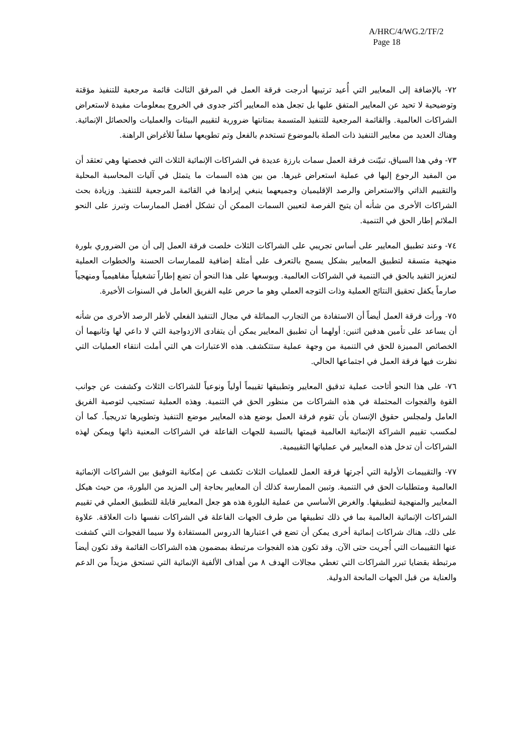A/HRC/4/WG.2/TF/2
Page 18
٧٢- بالإضافة إلى المعايير التي أُعيد ترتيبها أدرجت فرقة العمل في المرفق الثالث قائمة مرجعية للتنفيذ مؤقتة وتوضيحية لا تحيد عن المعايير المتفق عليها بل تجعل هذه المعايير أكثر جدوى في الخروج بمعلومات مفيدة لاستعراض الشراكات العالمية. والقائمة المرجعية للتنفيذ المتسمة بمتانتها ضرورية لتقييم البيئات والعمليات والحصائل الإنمائية. وهناك العديد من معايير التنفيذ ذات الصلة بالموضوع تستخدم بالفعل وتم تطويعها سلفاً للأغراض الراهنة.
٧٣- وفي هذا السياق، تبيّنت فرقة العمل سمات بارزة عديدة في الشراكات الإنمائية الثلاث التي فحصتها وهي تعتقد أن من المفيد الرجوع إليها في عملية استعراض غيرها. من بين هذه السمات ما يتمثل في آليات المحاسبة المحلية والتقييم الذاتي والاستعراض والرصد الإقليميان وجميعهما ينبغي إيرادها في القائمة المرجعية للتنفيذ. وزيادة بحث الشراكات الأخرى من شأنه أن يتيح الفرصة لتعيين السمات الممكن أن تشكل أفضل الممارسات وتبرز على النحو الملائم إطار الحق في التنمية.
٧٤- وعند تطبيق المعايير على أساس تجريبي على الشراكات الثلاث خلصت فرقة العمل إلى أن من الضروري بلورة منهجية متسقة لتطبيق المعايير بشكل يسمح بالتعرف على أمثلة إضافية للممارسات الحسنة والخطوات العملية لتعزيز التقيد بالحق في التنمية في الشراكات العالمية. وبوسعها على هذا النحو أن تضع إطاراً تشغيلياً مفاهيمياً ومنهجياً صارماً يكفل تحقيق النتائج العملية وذات التوجه العملي وهو ما حرص عليه الفريق العامل في السنوات الأخيرة.
٧٥- ورأت فرقة العمل أيضاً أن الاستفادة من التجارب المماثلة في مجال التنفيذ الفعلي لأطر الرصد الأخرى من شأنه أن يساعد على تأمين هدفين اثنين: أولهما أن تطبيق المعايير يمكن أن يتفادى الازدواجية التي لا داعي لها وثانيهما أن الخصائص المميزة للحق في التنمية من وجهة عملية ستتكشف. هذه الاعتبارات هي التي أملت انتقاء العمليات التي نظرت فيها فرقة العمل في اجتماعها الحالي.
٧٦- على هذا النحو أتاحت عملية تدقيق المعايير وتطبيقها تقييماً أولياً ونوعياً للشراكات الثلاث وكشفت عن جوانب القوة والفجوات المحتملة في هذه الشراكات من منظور الحق في التنمية. وهذه العملية تستجيب لتوصية الفريق العامل ولمجلس حقوق الإنسان بأن تقوم فرقة العمل بوضع هذه المعايير موضع التنفيذ وتطويرها تدريجياً. كما أن لمكسب تقييم الشراكة الإنمائية العالمية قيمتها بالنسبة للجهات الفاعلة في الشراكات المعنية ذاتها ويمكن لهذه الشراكات أن تدخل هذه المعايير في عملياتها التقييمية.
٧٧- والتقييمات الأولية التي أجرتها فرقة العمل للعمليات الثلاث تكشف عن إمكانية التوفيق بين الشراكات الإنمائية العالمية ومتطلبات الحق في التنمية. وتبين الممارسة كذلك أن المعايير بحاجة إلى المزيد من البلورة، من حيث هيكل المعايير والمنهجية لتطبيقها. والغرض الأساسي من عملية البلورة هذه هو جعل المعايير قابلة للتطبيق العملي في تقييم الشراكات الإنمائية العالمية بما في ذلك تطبيقها من طرف الجهات الفاعلة في الشراكات نفسها ذات العلاقة. علاوة على ذلك، هناك شراكات إنمائية أخرى يمكن أن تضع في اعتبارها الدروس المستفادة ولا سيما الفجوات التي كشفت عنها التقييمات التي أُجريت حتى الآن. وقد تكون هذه الفجوات مرتبطة بمضمون هذه الشراكات القائمة وقد تكون أيضاً مرتبطة بقضايا تبرر الشراكات التي تغطي مجالات الهدف ٨ من أهداف الألفية الإنمائية التي تستحق مزيداً من الدعم والعناية من قبل الجهات المانحة الدولية.